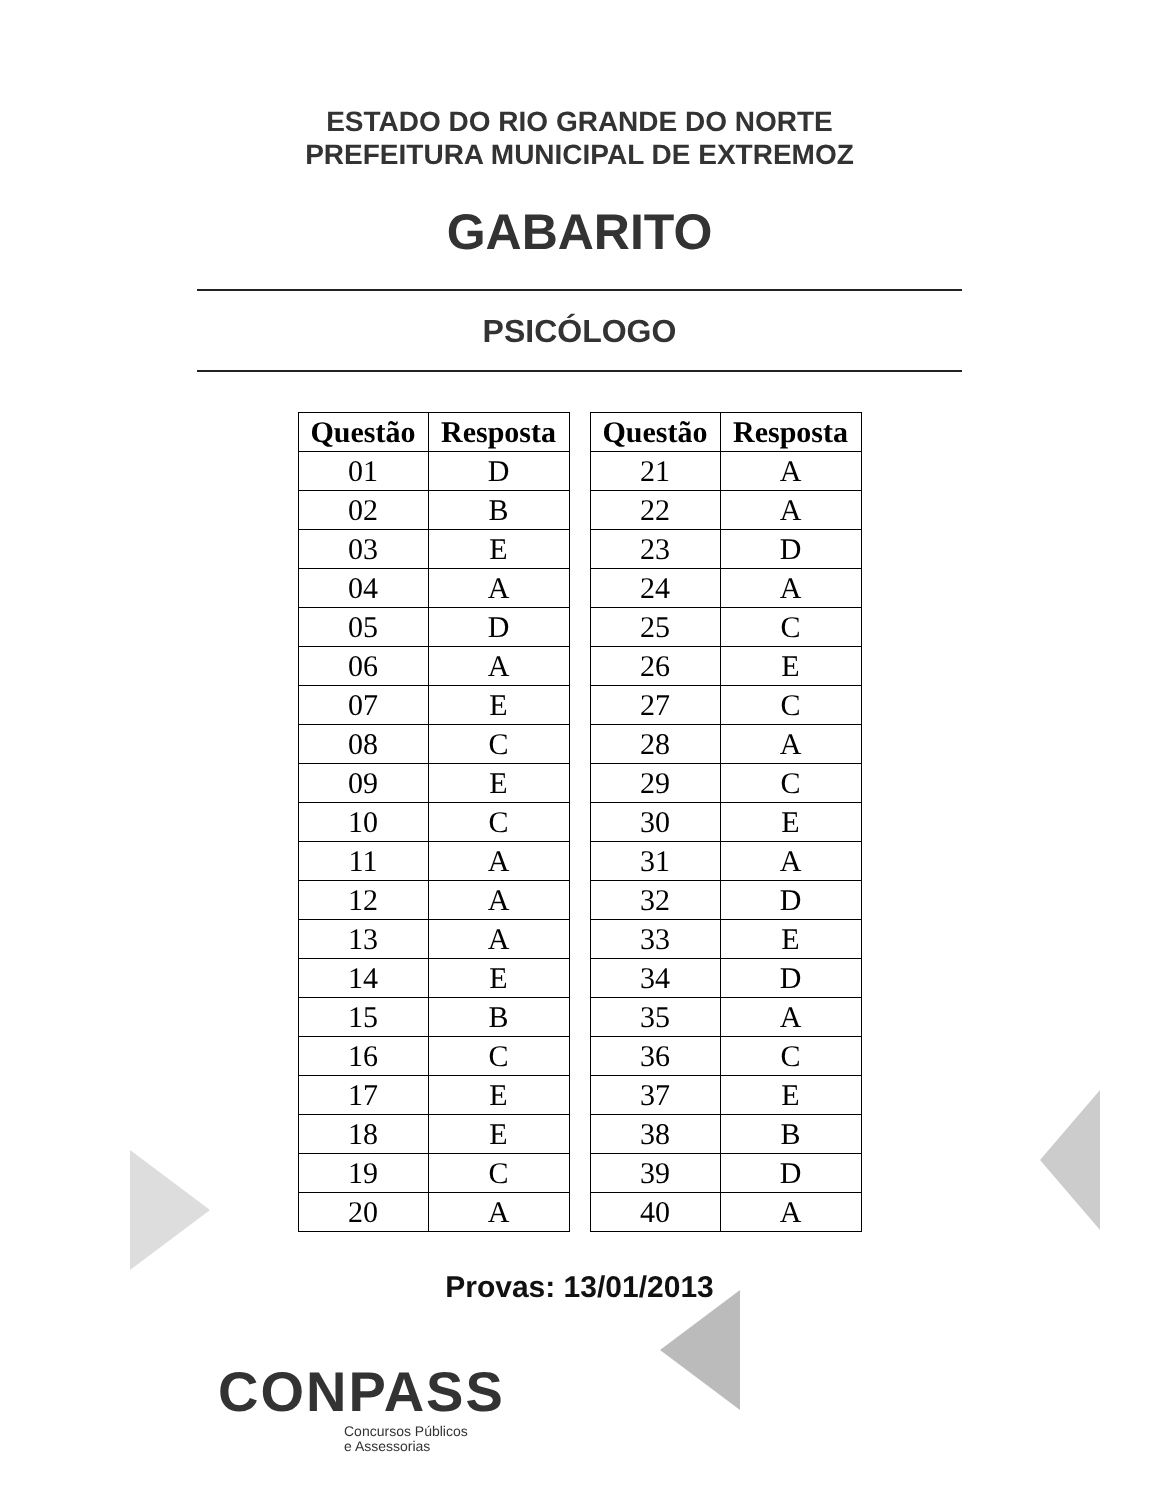ESTADO DO RIO GRANDE DO NORTE
PREFEITURA MUNICIPAL DE EXTREMOZ
GABARITO
PSICÓLOGO
| Questão | Resposta |
| --- | --- |
| 01 | D |
| 02 | B |
| 03 | E |
| 04 | A |
| 05 | D |
| 06 | A |
| 07 | E |
| 08 | C |
| 09 | E |
| 10 | C |
| 11 | A |
| 12 | A |
| 13 | A |
| 14 | E |
| 15 | B |
| 16 | C |
| 17 | E |
| 18 | E |
| 19 | C |
| 20 | A |
| Questão | Resposta |
| --- | --- |
| 21 | A |
| 22 | A |
| 23 | D |
| 24 | A |
| 25 | C |
| 26 | E |
| 27 | C |
| 28 | A |
| 29 | C |
| 30 | E |
| 31 | A |
| 32 | D |
| 33 | E |
| 34 | D |
| 35 | A |
| 36 | C |
| 37 | E |
| 38 | B |
| 39 | D |
| 40 | A |
Provas: 13/01/2013
CONPASS
Concursos Públicos
e Assessorias